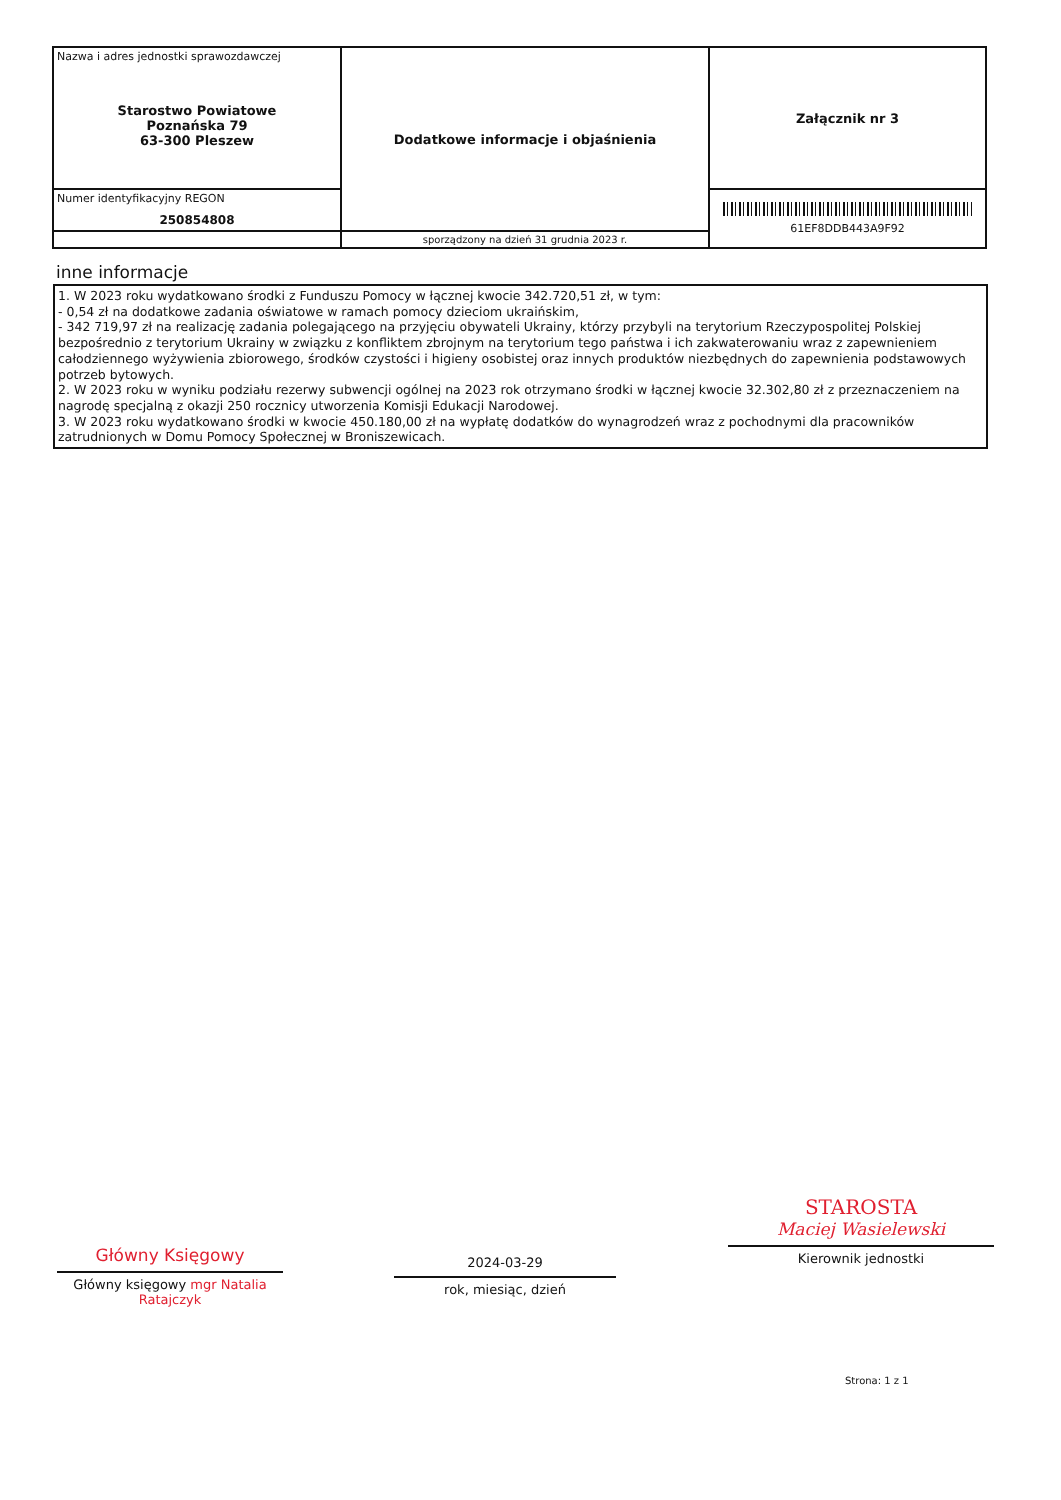| Nazwa i adres jednostki sprawozdawczej Starostwo Powiatowe Poznańska 79 63-300 Pleszew | Dodatkowe informacje i objaśnienia | Załącznik nr 3 |
| Numer identyfikacyjny REGON 250854808 | | 61EF8DDB443A9F92 |
| | sporządzony na dzień 31 grudnia 2023 r. | |
inne informacje
1. W 2023 roku wydatkowano środki z Funduszu Pomocy w łącznej kwocie 342.720,51 zł, w tym:
- 0,54 zł na dodatkowe zadania oświatowe w ramach pomocy dzieciom ukraińskim,
- 342 719,97 zł na realizację zadania polegającego na przyjęciu obywateli Ukrainy, którzy przybyli na terytorium Rzeczypospolitej Polskiej bezpośrednio z terytorium Ukrainy w związku z konfliktem zbrojnym na terytorium tego państwa i ich zakwaterowaniu wraz z zapewnieniem całodziennego wyżywienia zbiorowego, środków czystości i higieny osobistej oraz innych produktów niezbędnych do zapewnienia podstawowych potrzeb bytowych.
2. W 2023 roku w wyniku podziału rezerwy subwencji ogólnej na 2023 rok otrzymano środki w łącznej kwocie 32.302,80 zł z przeznaczeniem na nagrodę specjalną z okazji 250 rocznicy utworzenia Komisji Edukacji Narodowej.
3. W 2023 roku wydatkowano środki w kwocie 450.180,00 zł na wypłatę dodatków do wynagrodzeń wraz z pochodnymi dla pracowników zatrudnionych w Domu Pomocy Społecznej w Broniszewicach.
Główny Księgowy
Główny księgowy mgr Natalia Ratajczyk
2024-03-29
rok, miesiąc, dzień
STAROSTA
Maciej Wasielewski
Kierownik jednostki
Strona: 1 z 1